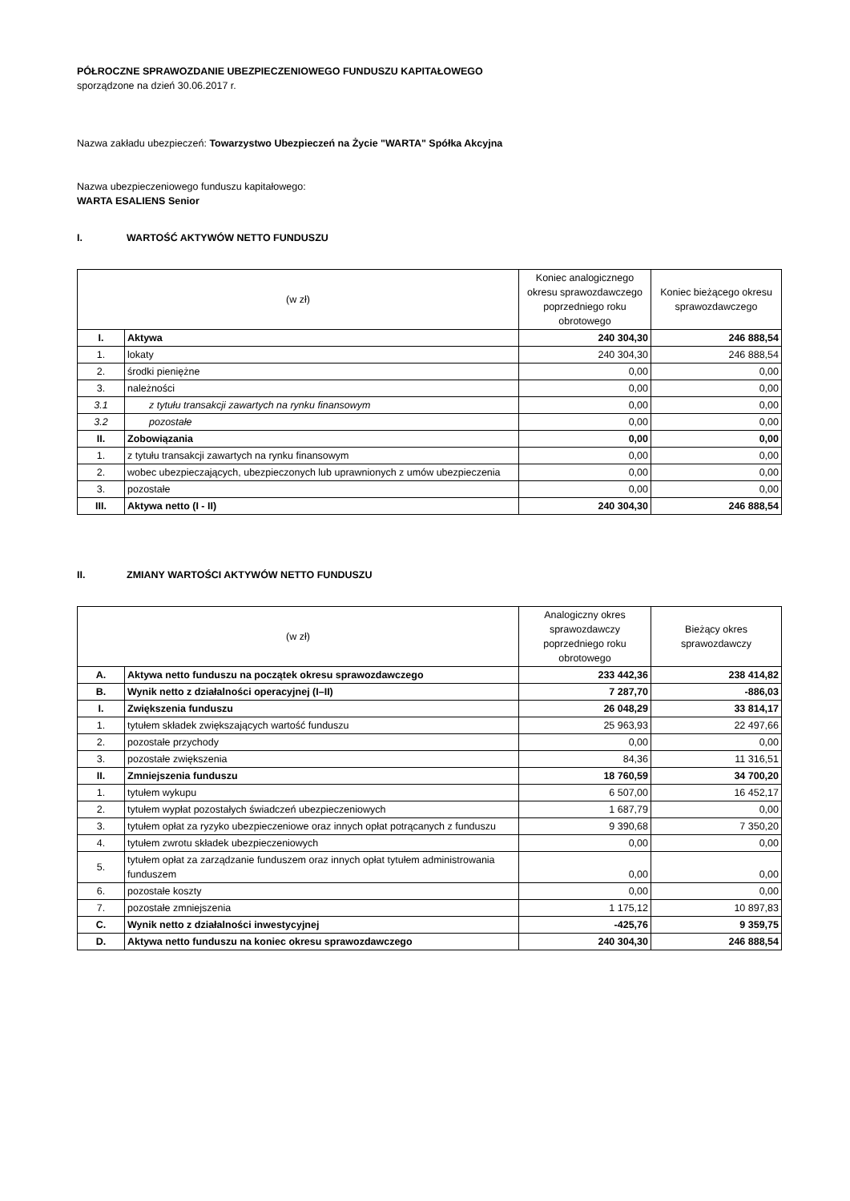PÓŁROCZNE SPRAWOZDANIE UBEZPIECZENIOWEGO FUNDUSZU KAPITAŁOWEGO
sporządzone na dzień 30.06.2017 r.
Nazwa zakładu ubezpieczeń: Towarzystwo Ubezpieczeń na Życie "WARTA" Spółka Akcyjna
Nazwa ubezpieczeniowego funduszu kapitałowego:
WARTA ESALIENS Senior
I. WARTOŚĆ AKTYWÓW NETTO FUNDUSZU
| (w zł) | | Koniec analogicznego okresu sprawozdawczego poprzedniego roku obrotowego | Koniec bieżącego okresu sprawozdawczego |
| --- | --- | --- | --- |
| I. | Aktywa | 240 304,30 | 246 888,54 |
| 1. | lokaty | 240 304,30 | 246 888,54 |
| 2. | środki pieniężne | 0,00 | 0,00 |
| 3. | należności | 0,00 | 0,00 |
| 3.1 | z tytułu transakcji zawartych na rynku finansowym | 0,00 | 0,00 |
| 3.2 | pozostałe | 0,00 | 0,00 |
| II. | Zobowiązania | 0,00 | 0,00 |
| 1. | z tytułu transakcji zawartych na rynku finansowym | 0,00 | 0,00 |
| 2. | wobec ubezpieczających, ubezpieczonych lub uprawnionych z umów ubezpieczenia | 0,00 | 0,00 |
| 3. | pozostałe | 0,00 | 0,00 |
| III. | Aktywa netto (I - II) | 240 304,30 | 246 888,54 |
II. ZMIANY WARTOŚCI AKTYWÓW NETTO FUNDUSZU
| (w zł) | | Analogiczny okres sprawozdawczy poprzedniego roku obrotowego | Bieżący okres sprawozdawczy |
| --- | --- | --- | --- |
| A. | Aktywa netto funduszu na początek okresu sprawozdawczego | 233 442,36 | 238 414,82 |
| B. | Wynik netto z działalności operacyjnej (I–II) | 7 287,70 | -886,03 |
| I. | Zwiększenia funduszu | 26 048,29 | 33 814,17 |
| 1. | tytułem składek zwiększających wartość funduszu | 25 963,93 | 22 497,66 |
| 2. | pozostałe przychody | 0,00 | 0,00 |
| 3. | pozostałe zwiększenia | 84,36 | 11 316,51 |
| II. | Zmniejszenia funduszu | 18 760,59 | 34 700,20 |
| 1. | tytułem wykupu | 6 507,00 | 16 452,17 |
| 2. | tytułem wypłat pozostałych świadczeń ubezpieczeniowych | 1 687,79 | 0,00 |
| 3. | tytułem opłat za ryzyko ubezpieczeniowe oraz innych opłat potrącanych z funduszu | 9 390,68 | 7 350,20 |
| 4. | tytułem zwrotu składek ubezpieczeniowych | 0,00 | 0,00 |
| 5. | tytułem opłat za zarządzanie funduszem oraz innych opłat tytułem administrowania funduszem | 0,00 | 0,00 |
| 6. | pozostałe koszty | 0,00 | 0,00 |
| 7. | pozostałe zmniejszenia | 1 175,12 | 10 897,83 |
| C. | Wynik netto z działalności inwestycyjnej | -425,76 | 9 359,75 |
| D. | Aktywa netto funduszu na koniec okresu sprawozdawczego | 240 304,30 | 246 888,54 |